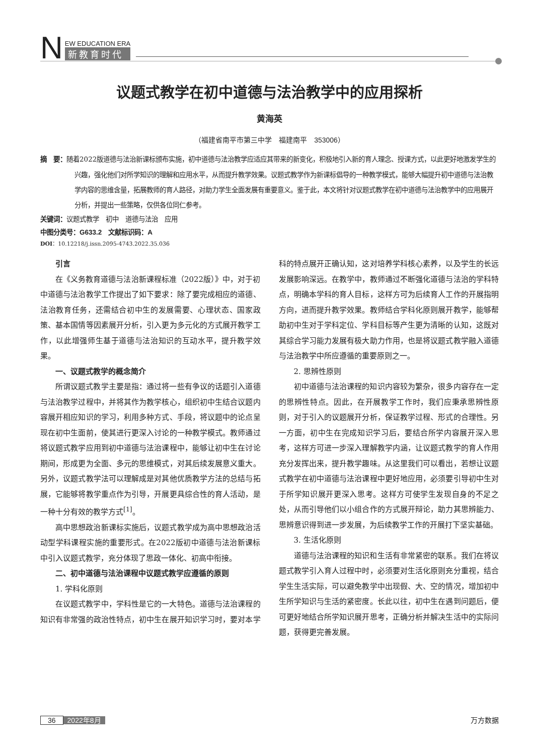N
EW EDUCATION ERA
新教育时代
议题式教学在初中道德与法治教学中的应用探析
黄海英
（福建省南平市第三中学　福建南平　353006）
摘　要：随着2022版道德与法治新课标颁布实施，初中道德与法治教学应适应其带来的新变化，积极地引入新的育人理念、授课方式，以此更好地激发学生的兴趣，强化他们对所学知识的理解和应用水平，从而提升教学效果。议题式教学作为新课标倡导的一种教学模式，能够大幅提升初中道德与法治教学内容的思维含量，拓展教师的育人路径，对助力学生全面发展有重要意义。鉴于此，本文将针对议题式教学在初中道德与法治教学中的应用展开分析，并提出一些策略，仅供各位同仁参考。
关键词：议题式教学　初中　道德与法治　应用
中图分类号：G633.2　文献标识码：A
DOI：10.12218/j.issn.2095-4743.2022.35.036
引言
在《义务教育道德与法治新课程标准（2022版）》中，对于初中道德与法治教学工作提出了如下要求：除了要完成相应的道德、法治教育任务，还需结合初中生的发展需要、心理状态、国家政策、基本国情等因素展开分析，引入更为多元化的方式展开教学工作，以此增强师生基于道德与法治知识的互动水平，提升教学效果。
一、议题式教学的概念简介
所谓议题式教学主要是指：通过将一些有争议的话题引入道德与法治教学过程中，并将其作为教学核心，组织初中生结合议题内容展开相应知识的学习，利用多种方式、手段，将议题中的论点呈现在初中生面前，使其进行更深入讨论的一种教学模式。教师通过将议题式教学应用到初中道德与法治课程中，能够让初中生在讨论期间，形成更为全面、多元的思维模式，对其后续发展意义重大。另外，议题式教学法可以理解成是对其他优质教学方法的总结与拓展，它能够将教学重点作为引导，开展更具综合性的育人活动，是一种十分有效的教学方式<sup>[1]</sup>。
高中思想政治新课标实施后，议题式教学成为高中思想政治活动型学科课程实施的重要形式。在2022版初中道德与法治新课标中引入议题式教学，充分体现了思政一体化、初高中衔接。
二、初中道德与法治课程中议题式教学应遵循的原则
1. 学科化原则
在议题式教学中，学科性是它的一大特色。道德与法治课程的知识有非常强的政治性特点，初中生在展开知识学习时，要对本学科的特点展开正确认知，这对培养学科核心素养，以及学生的长远发展影响深远。在教学中，教师通过不断强化道德与法治的学科特点，明确本学科的育人目标，这样方可为后续育人工作的开展指明方向，进而提升教学效果。教师结合学科化原则展开教学，能够帮助初中生对于学科定位、学科目标等产生更为清晰的认知，这既对其综合学习能力发展有极大助力作用，也是将议题式教学融入道德与法治教学中所应遵循的重要原则之一。
2. 思辨性原则
初中道德与法治课程的知识内容较为繁杂，很多内容存在一定的思辨性特点。因此，在开展教学工作时，我们应秉承思辨性原则，对于引入的议题展开分析，保证教学过程、形式的合理性。另一方面，初中生在完成知识学习后，要结合所学内容展开深入思考，这样方可进一步深入理解教学内涵，让议题式教学的育人作用充分发挥出来，提升教学趣味。从这里我们可以看出，若想让议题式教学在初中道德与法治课程中更好地应用，必须要引导初中生对于所学知识展开更深入思考。这样方可使学生发现自身的不足之处，从而引导他们以小组合作的方式展开辩论，助力其思辨能力、思辨意识得到进一步发展，为后续教学工作的开展打下坚实基础。
3. 生活化原则
道德与法治课程的知识和生活有非常紧密的联系。我们在将议题式教学引入育人过程中时，必须要对生活化原则充分重视，结合学生生活实际，可以避免教学中出现假、大、空的情况，增加初中生所学知识与生活的紧密度。长此以往，初中生在遇到问题后，便可更好地结合所学知识展开思考，正确分析并解决生活中的实际问题，获得更完善发展。
36 2022年8月 万方数据